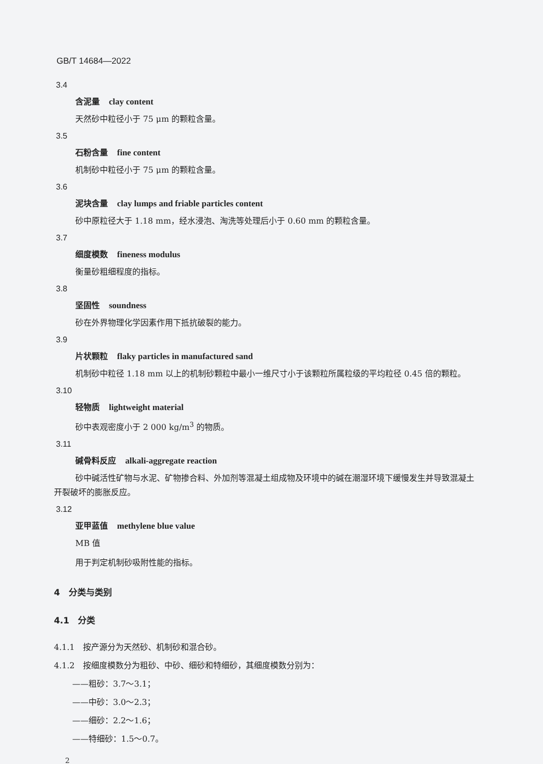GB/T 14684—2022
3.4
含泥量 clay content
天然砂中粒径小于 75 μm 的颗粒含量。
3.5
石粉含量 fine content
机制砂中粒径小于 75 μm 的颗粒含量。
3.6
泥块含量 clay lumps and friable particles content
砂中原粒径大于 1.18 mm，经水浸泡、淘洗等处理后小于 0.60 mm 的颗粒含量。
3.7
细度模数 fineness modulus
衡量砂粗细程度的指标。
3.8
坚固性 soundness
砂在外界物理化学因素作用下抵抗破裂的能力。
3.9
片状颗粒 flaky particles in manufactured sand
机制砂中粒径 1.18 mm 以上的机制砂颗粒中最小一维尺寸小于该颗粒所属粒级的平均粒径 0.45 倍的颗粒。
3.10
轻物质 lightweight material
砂中表观密度小于 2 000 kg/m<sup>3</sup> 的物质。
3.11
碱骨料反应 alkali-aggregate reaction
砂中碱活性矿物与水泥、矿物掺合料、外加剂等混凝土组成物及环境中的碱在潮湿环境下缓慢发生并导致混凝土开裂破坏的膨胀反应。
3.12
亚甲蓝值 methylene blue value
MB 值
用于判定机制砂吸附性能的指标。
4　分类与类别
4.1　分类
4.1.1　按产源分为天然砂、机制砂和混合砂。
4.1.2　按细度模数分为粗砂、中砂、细砂和特细砂，其细度模数分别为：
——粗砂：3.7～3.1；
——中砂：3.0～2.3；
——细砂：2.2～1.6；
——特细砂：1.5～0.7。
2